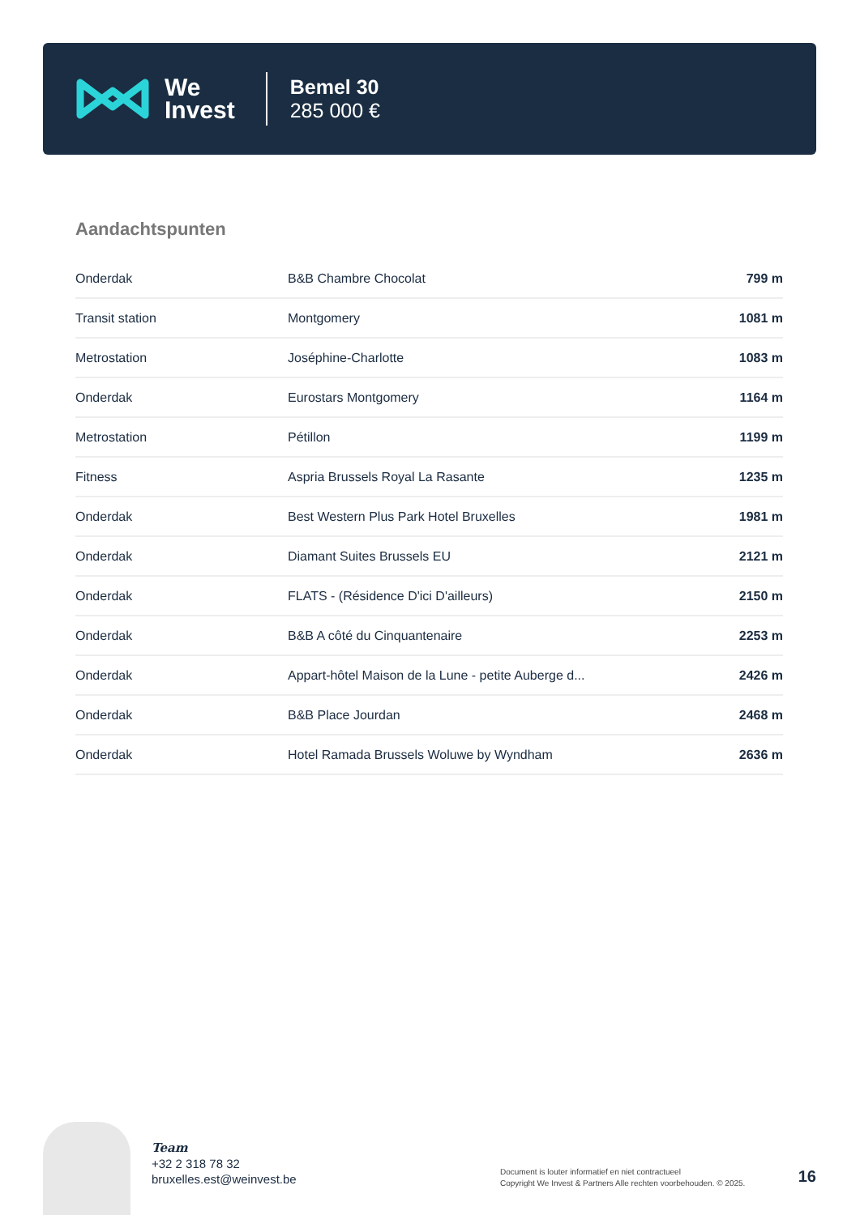We
Invest
Bemel 30
285 000 €
Aandachtspunten
| Onderdak | B&B Chambre Chocolat | 799 m |
| Transit station | Montgomery | 1081 m |
| Metrostation | Joséphine-Charlotte | 1083 m |
| Onderdak | Eurostars Montgomery | 1164 m |
| Metrostation | Pétillon | 1199 m |
| Fitness | Aspria Brussels Royal La Rasante | 1235 m |
| Onderdak | Best Western Plus Park Hotel Bruxelles | 1981 m |
| Onderdak | Diamant Suites Brussels EU | 2121 m |
| Onderdak | FLATS - (Résidence D'ici D'ailleurs) | 2150 m |
| Onderdak | B&B A côté du Cinquantenaire | 2253 m |
| Onderdak | Appart-hôtel Maison de la Lune - petite Auberge d... | 2426 m |
| Onderdak | B&B Place Jourdan | 2468 m |
| Onderdak | Hotel Ramada Brussels Woluwe by Wyndham | 2636 m |
Team
+32 2 318 78 32
bruxelles.est@weinvest.be
Document is louter informatief en niet contractueel
Copyright We Invest & Partners Alle rechten voorbehouden. © 2025.
16